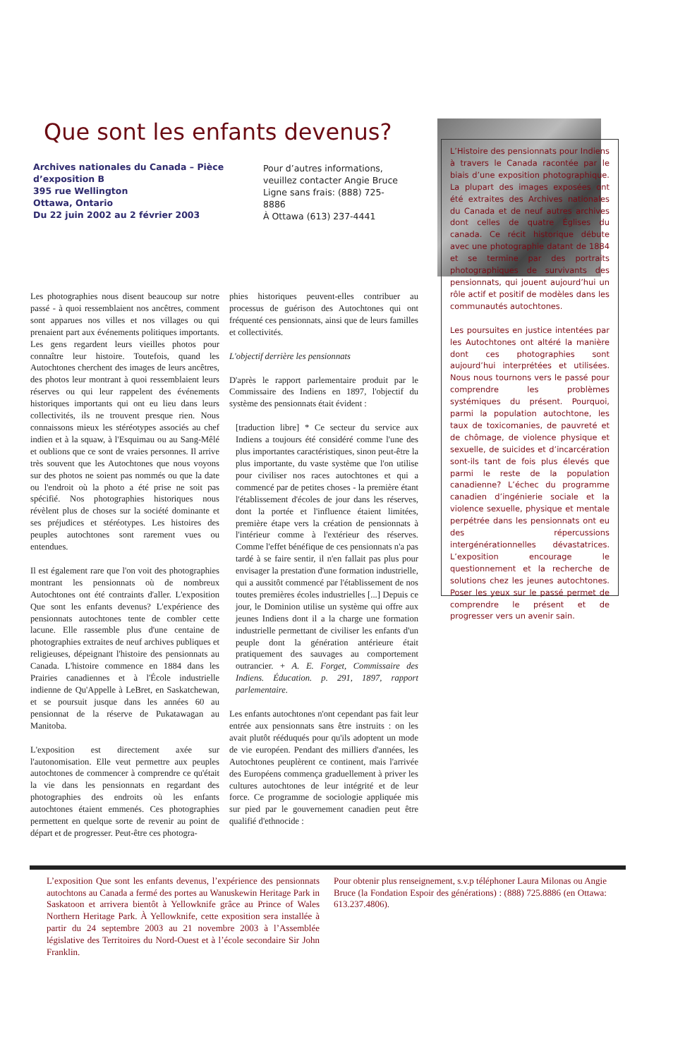Que sont les enfants devenus?
Archives nationales du Canada – Pièce d’exposition B
395 rue Wellington
Ottawa, Ontario
Du 22 juin 2002 au 2 février 2003
Pour d’autres informations, veuillez contacter Angie Bruce
Ligne sans frais: (888) 725-8886
À Ottawa (613) 237-4441
Les photographies nous disent beaucoup sur notre passé - à quoi ressemblaient nos ancêtres, comment sont apparues nos villes et nos villages ou qui prenaient part aux événements politiques importants. Les gens regardent leurs vieilles photos pour connaître leur histoire. Toutefois, quand les Autochtones cherchent des images de leurs ancêtres, des photos leur montrant à quoi ressemblaient leurs réserves ou qui leur rappelent des événements historiques importants qui ont eu lieu dans leurs collectivités, ils ne trouvent presque rien. Nous connaissons mieux les stéréotypes associés au chef indien et à la squaw, à l'Esquimau ou au Sang-Mêlé et oublions que ce sont de vraies personnes. Il arrive très souvent que les Autochtones que nous voyons sur des photos ne soient pas nommés ou que la date ou l'endroit où la photo a été prise ne soit pas spécifié. Nos photographies historiques nous révèlent plus de choses sur la société dominante et ses préjudices et stéréotypes. Les histoires des peuples autochtones sont rarement vues ou entendues.
Il est également rare que l'on voit des photographies montrant les pensionnats où de nombreux Autochtones ont été contraints d'aller. L'exposition Que sont les enfants devenus? L'expérience des pensionnats autochtones tente de combler cette lacune. Elle rassemble plus d'une centaine de photographies extraites de neuf archives publiques et religieuses, dépeignant l'histoire des pensionnats au Canada. L'histoire commence en 1884 dans les Prairies canadiennes et à l'École industrielle indienne de Qu'Appelle à LeBret, en Saskatchewan, et se poursuit jusque dans les années 60 au pensionnat de la réserve de Pukatawagan au Manitoba.
L'exposition est directement axée sur l'autonomisation. Elle veut permettre aux peuples autochtones de commencer à comprendre ce qu'était la vie dans les pensionnats en regardant des photographies des endroits où les enfants autochtones étaient emmenés. Ces photographies permettent en quelque sorte de revenir au point de départ et de progresser. Peut-être ces photogra-
phies historiques peuvent-elles contribuer au processus de guérison des Autochtones qui ont fréquenté ces pensionnats, ainsi que de leurs familles et collectivités.
L'objectif derrière les pensionnats
D'après le rapport parlementaire produit par le Commissaire des Indiens en 1897, l'objectif du système des pensionnats était évident :
[traduction libre] * Ce secteur du service aux Indiens a toujours été considéré comme l'une des plus importantes caractéristiques, sinon peut-être la plus importante, du vaste système que l'on utilise pour civiliser nos races autochtones et qui a commencé par de petites choses - la première étant l'établissement d'écoles de jour dans les réserves, dont la portée et l'influence étaient limitées, première étape vers la création de pensionnats à l'intérieur comme à l'extérieur des réserves. Comme l'effet bénéfique de ces pensionnats n'a pas tardé à se faire sentir, il n'en fallait pas plus pour envisager la prestation d'une formation industrielle, qui a aussitôt commencé par l'établissement de nos toutes premières écoles industrielles [...] Depuis ce jour, le Dominion utilise un système qui offre aux jeunes Indiens dont il a la charge une formation industrielle permettant de civiliser les enfants d'un peuple dont la génération antérieure était pratiquement des sauvages au comportement outrancier. + A. E. Forget, Commissaire des Indiens. Éducation. p. 291, 1897, rapport parlementaire.
Les enfants autochtones n'ont cependant pas fait leur entrée aux pensionnats sans être instruits : on les avait plutôt rééduqués pour qu'ils adoptent un mode de vie européen. Pendant des milliers d'années, les Autochtones peuplèrent ce continent, mais l'arrivée des Européens commença graduellement à priver les cultures autochtones de leur intégrité et de leur force. Ce programme de sociologie appliquée mis sur pied par le gouvernement canadien peut être qualifié d'ethnocide :
L’Histoire des pensionnats pour Indiens à travers le Canada racontée par le biais d’une exposition photographique. La plupart des images exposées ont été extraites des Archives nationales du Canada et de neuf autres archives dont celles de quatre Églises du canada. Ce récit historique débute avec une photographie datant de 1884 et se termine par des portraits photographiques de survivants des pensionnats, qui jouent aujourd’hui un rôle actif et positif de modèles dans les communautés autochtones.
Les poursuites en justice intentées par les Autochtones ont altéré la manière dont ces photographies sont aujourd’hui interprétées et utilisées. Nous nous tournons vers le passé pour comprendre les problèmes systémiques du présent. Pourquoi, parmi la population autochtone, les taux de toxicomanies, de pauvreté et de chômage, de violence physique et sexuelle, de suicides et d’incarcération sont-ils tant de fois plus élevés que parmi le reste de la population canadienne? L’échec du programme canadien d’ingénierie sociale et la violence sexuelle, physique et mentale perpétrée dans les pensionnats ont eu des répercussions intergénérationnelles dévastatrices. L’exposition encourage le questionnement et la recherche de solutions chez les jeunes autochtones. Poser les yeux sur le passé permet de comprendre le présent et de progresser vers un avenir sain.
L’exposition Que sont les enfants devenus, l’expérience des pensionnats autochtons au Canada a fermé des portes au Wanuskewin Heritage Park in Saskatoon et arrivera bientôt à Yellowknife grâce au Prince of Wales Northern Heritage Park. À Yellowknife, cette exposition sera installée à partir du 24 septembre 2003 au 21 novembre 2003 à l’Assemblée législative des Territoires du Nord-Ouest et à l’école secondaire Sir John Franklin.
Pour obtenir plus renseignement, s.v.p téléphoner Laura Milonas ou Angie Bruce (la Fondation Espoir des générations) : (888) 725.8886 (en Ottawa: 613.237.4806).